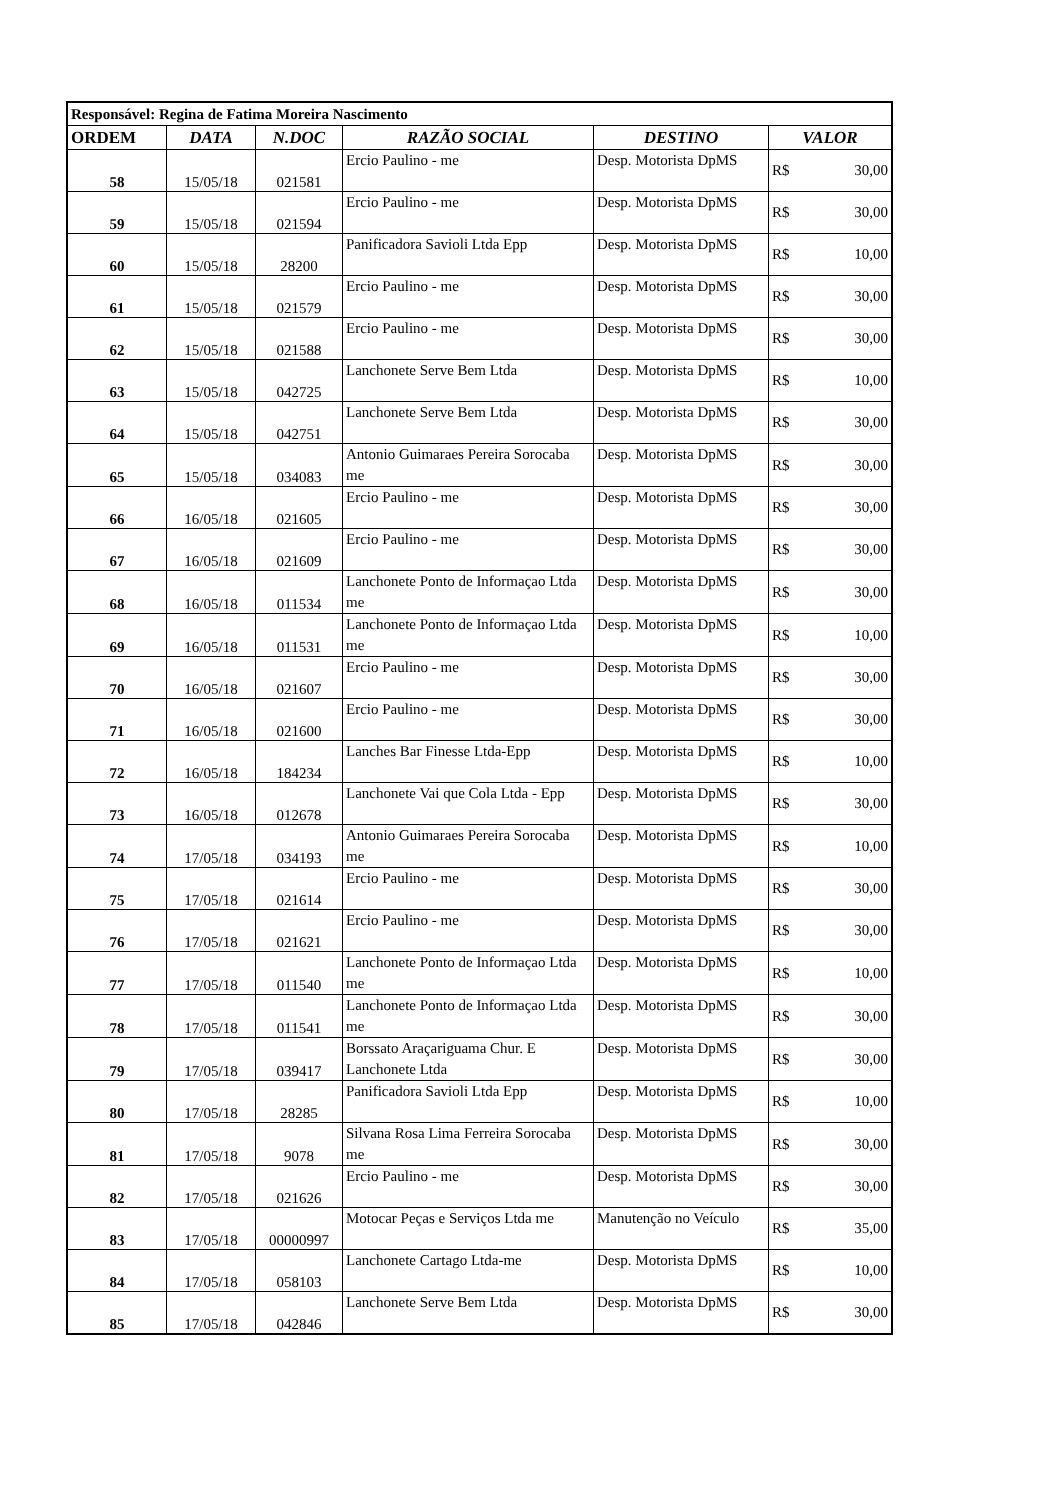| Responsável: Regina de Fatima Moreira Nascimento | | | | | |
| ORDEM | DATA | N.DOC | RAZÃO SOCIAL | DESTINO | VALOR |
| 58 | 15/05/18 | 021581 | Ercio Paulino - me | Desp. Motorista DpMS | R$ 30,00 |
| 59 | 15/05/18 | 021594 | Ercio Paulino - me | Desp. Motorista DpMS | R$ 30,00 |
| 60 | 15/05/18 | 28200 | Panificadora Savioli Ltda Epp | Desp. Motorista DpMS | R$ 10,00 |
| 61 | 15/05/18 | 021579 | Ercio Paulino - me | Desp. Motorista DpMS | R$ 30,00 |
| 62 | 15/05/18 | 021588 | Ercio Paulino - me | Desp. Motorista DpMS | R$ 30,00 |
| 63 | 15/05/18 | 042725 | Lanchonete Serve Bem Ltda | Desp. Motorista DpMS | R$ 10,00 |
| 64 | 15/05/18 | 042751 | Lanchonete Serve Bem Ltda | Desp. Motorista DpMS | R$ 30,00 |
| 65 | 15/05/18 | 034083 | Antonio Guimaraes Pereira Sorocaba me | Desp. Motorista DpMS | R$ 30,00 |
| 66 | 16/05/18 | 021605 | Ercio Paulino - me | Desp. Motorista DpMS | R$ 30,00 |
| 67 | 16/05/18 | 021609 | Ercio Paulino - me | Desp. Motorista DpMS | R$ 30,00 |
| 68 | 16/05/18 | 011534 | Lanchonete Ponto de Informaçao Ltda me | Desp. Motorista DpMS | R$ 30,00 |
| 69 | 16/05/18 | 011531 | Lanchonete Ponto de Informaçao Ltda me | Desp. Motorista DpMS | R$ 10,00 |
| 70 | 16/05/18 | 021607 | Ercio Paulino - me | Desp. Motorista DpMS | R$ 30,00 |
| 71 | 16/05/18 | 021600 | Ercio Paulino - me | Desp. Motorista DpMS | R$ 30,00 |
| 72 | 16/05/18 | 184234 | Lanches Bar Finesse Ltda-Epp | Desp. Motorista DpMS | R$ 10,00 |
| 73 | 16/05/18 | 012678 | Lanchonete Vai que Cola Ltda - Epp | Desp. Motorista DpMS | R$ 30,00 |
| 74 | 17/05/18 | 034193 | Antonio Guimaraes Pereira Sorocaba me | Desp. Motorista DpMS | R$ 10,00 |
| 75 | 17/05/18 | 021614 | Ercio Paulino - me | Desp. Motorista DpMS | R$ 30,00 |
| 76 | 17/05/18 | 021621 | Ercio Paulino - me | Desp. Motorista DpMS | R$ 30,00 |
| 77 | 17/05/18 | 011540 | Lanchonete Ponto de Informaçao Ltda me | Desp. Motorista DpMS | R$ 10,00 |
| 78 | 17/05/18 | 011541 | Lanchonete Ponto de Informaçao Ltda me | Desp. Motorista DpMS | R$ 30,00 |
| 79 | 17/05/18 | 039417 | Borssato Araçariguama Chur. E Lanchonete Ltda | Desp. Motorista DpMS | R$ 30,00 |
| 80 | 17/05/18 | 28285 | Panificadora Savioli Ltda Epp | Desp. Motorista DpMS | R$ 10,00 |
| 81 | 17/05/18 | 9078 | Silvana Rosa Lima Ferreira Sorocaba me | Desp. Motorista DpMS | R$ 30,00 |
| 82 | 17/05/18 | 021626 | Ercio Paulino - me | Desp. Motorista DpMS | R$ 30,00 |
| 83 | 17/05/18 | 00000997 | Motocar Peças e Serviços Ltda me | Manutenção no Veículo | R$ 35,00 |
| 84 | 17/05/18 | 058103 | Lanchonete Cartago Ltda-me | Desp. Motorista DpMS | R$ 10,00 |
| 85 | 17/05/18 | 042846 | Lanchonete Serve Bem Ltda | Desp. Motorista DpMS | R$ 30,00 |